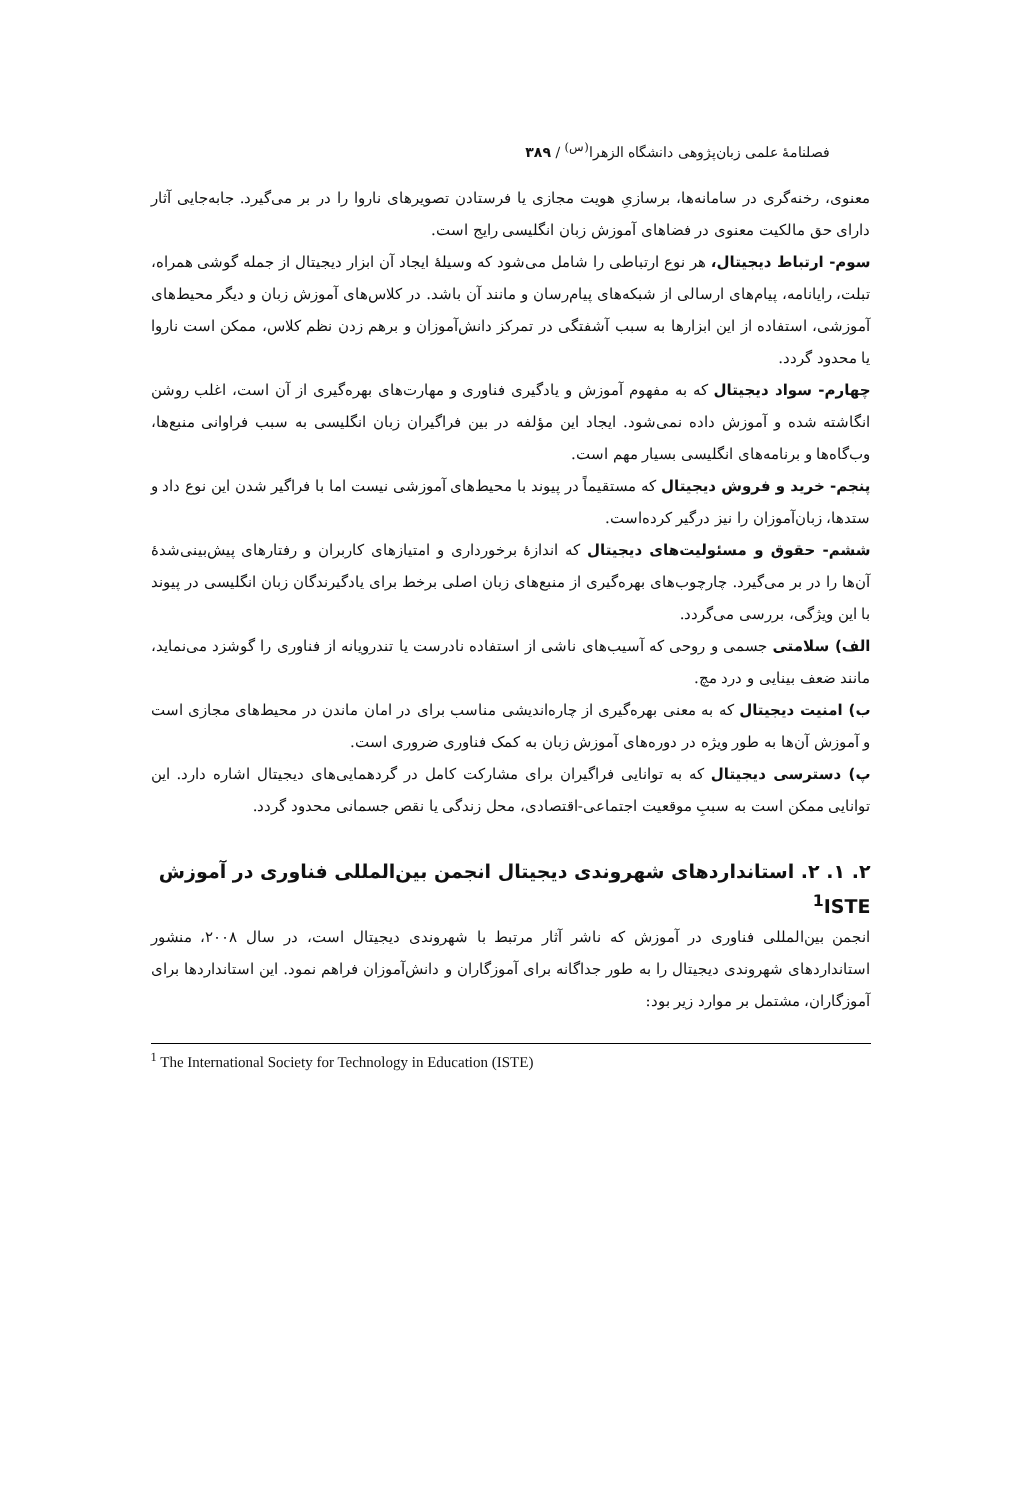فصلنامهٔ علمی زبان‌پژوهی دانشگاه الزهرا<sup>(س)</sup> / ۳۸۹
معنوی، رخنه‌گری در سامانه‌ها، برسازیِ هویت مجازی یا فرستادن تصویرهای ناروا را در بر می‌گیرد. جابه‌جایی آثار دارای حق مالکیت معنوی در فضاهای آموزش زبان انگلیسی رایج است.
سوم- ارتباط دیجیتال، هر نوع ارتباطی را شامل می‌شود که وسیلهٔ ایجاد آن ابزار دیجیتال از جمله گوشی همراه، تبلت، رایانامه، پیام‌های ارسالی از شبکه‌های پیام‌رسان و مانند آن باشد. در کلاس‌های آموزش زبان و دیگر محیط‌های آموزشی، استفاده از این ابزارها به سبب آشفتگی در تمرکز دانش‌آموزان و برهم زدن نظم کلاس، ممکن است ناروا یا محدود گردد.
چهارم- سواد دیجیتال که به مفهوم آموزش و یادگیری فناوری و مهارت‌های بهره‌گیری از آن است، اغلب روشن انگاشته شده و آموزش داده نمی‌شود. ایجاد این مؤلفه در بین فراگیران زبان انگلیسی به سبب فراوانی منبع‌ها، وب‌گاه‌ها و برنامه‌های انگلیسی بسیار مهم است.
پنجم- خرید و فروش دیجیتال که مستقیماً در پیوند با محیط‌های آموزشی نیست اما با فراگیر شدن این نوع داد و ستدها، زبان‌آموزان را نیز درگیر کرده‌است.
ششم- حقوق و مسئولیت‌های دیجیتال که اندازهٔ برخورداری و امتیازهای کاربران و رفتارهای پیش‌بینی‌شدهٔ آن‌ها را در بر می‌گیرد. چارچوب‌های بهره‌گیری از منبع‌های زبان اصلی برخط برای یادگیرندگان زبان انگلیسی در پیوند با این ویژگی، بررسی می‌گردد.
الف) سلامتی جسمی و روحی که آسیب‌های ناشی از استفاده نادرست یا تندرویانه از فناوری را گوشزد می‌نماید، مانند ضعف بینایی و درد مچ.
ب) امنیت دیجیتال که به معنی بهره‌گیری از چاره‌اندیشی مناسب برای در امان ماندن در محیط‌های مجازی است و آموزش آن‌ها به طور ویژه در دوره‌های آموزش زبان به کمک فناوری ضروری است.
پ) دسترسی دیجیتال که به توانایی فراگیران برای مشارکت کامل در گردهمایی‌های دیجیتال اشاره دارد. این توانایی ممکن است به سببِ موقعیت اجتماعی-اقتصادی، محل زندگی یا نقص جسمانی محدود گردد.
۲. ۱. ۲. استانداردهای شهروندی دیجیتال انجمن بین‌المللی فناوری در آموزش <sup>1</sup>ISTE
انجمن بین‌المللی فناوری در آموزش که ناشر آثار مرتبط با شهروندی دیجیتال است، در سال ۲۰۰۸، منشور استانداردهای شهروندی دیجیتال را به طور جداگانه برای آموزگاران و دانش‌آموزان فراهم نمود. این استانداردها برای آموزگاران، مشتمل بر موارد زیر بود:
<sup>1</sup> The International Society for Technology in Education (ISTE)